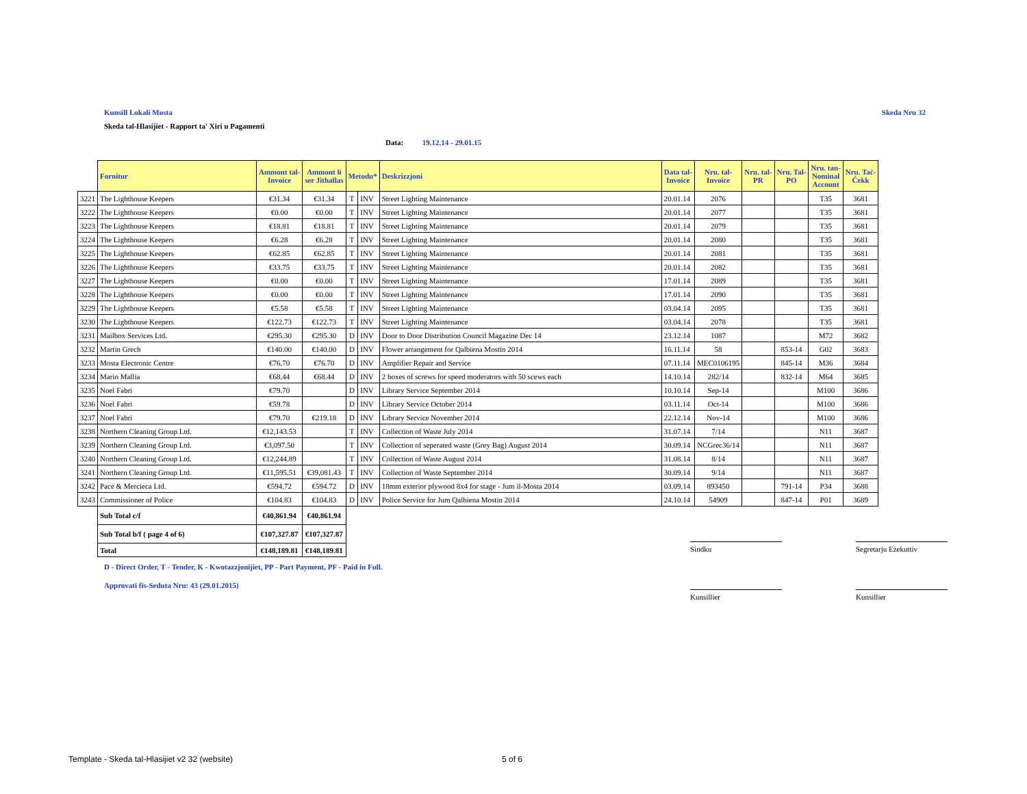Kunsill Lokali Mosta
Skeda tal-Hlasijiet - Rapport ta' Xiri u Pagamenti
Skeda Nru 32
Data: 19.12.14 - 29.01.15
| | Fornitur | Ammont tal- Invoice | Ammont li ser Jithallas | Metodu* | | Deskrizzjoni | Data tal- Invoice | Nru. tal- Invoice | Nru. tal- PR | Nru. Tal- PO | Nru. tan- Nominal Account | Nru. Taċ- Ċekk |
| --- | --- | --- | --- | --- | --- | --- | --- | --- | --- | --- | --- | --- |
| 3221 | The Lighthouse Keepers | €31.34 | €31.34 | T | INV | Street Lighting Maintenance | 20.01.14 | 2076 | | | T35 | 3681 |
| 3222 | The Lighthouse Keepers | €0.00 | €0.00 | T | INV | Street Lighting Maintenance | 20.01.14 | 2077 | | | T35 | 3681 |
| 3223 | The Lighthouse Keepers | €18.81 | €18.81 | T | INV | Street Lighting Maintenance | 20.01.14 | 2079 | | | T35 | 3681 |
| 3224 | The Lighthouse Keepers | €6.28 | €6.28 | T | INV | Street Lighting Maintenance | 20.01.14 | 2080 | | | T35 | 3681 |
| 3225 | The Lighthouse Keepers | €62.85 | €62.85 | T | INV | Street Lighting Maintenance | 20.01.14 | 2081 | | | T35 | 3681 |
| 3226 | The Lighthouse Keepers | €33.75 | €33.75 | T | INV | Street Lighting Maintenance | 20.01.14 | 2082 | | | T35 | 3681 |
| 3227 | The Lighthouse Keepers | €0.00 | €0.00 | T | INV | Street Lighting Maintenance | 17.01.14 | 2089 | | | T35 | 3681 |
| 3228 | The Lighthouse Keepers | €0.00 | €0.00 | T | INV | Street Lighting Maintenance | 17.01.14 | 2090 | | | T35 | 3681 |
| 3229 | The Lighthouse Keepers | €5.58 | €5.58 | T | INV | Street Lighting Maintenance | 03.04.14 | 2095 | | | T35 | 3681 |
| 3230 | The Lighthouse Keepers | €122.73 | €122.73 | T | INV | Street Lighting Maintenance | 03.04.14 | 2078 | | | T35 | 3681 |
| 3231 | Mailbox Services Ltd. | €295.30 | €295.30 | D | INV | Door to Door Distribution Council Magazine Dec 14 | 23.12.14 | 1087 | | | M72 | 3682 |
| 3232 | Martin Grech | €140.00 | €140.00 | D | INV | Flower arrangement for Qalbiena Mostin 2014 | 16.11.14 | 58 | | 853-14 | G02 | 3683 |
| 3233 | Mosta Electronic Centre | €76.70 | €76.70 | D | INV | Amplifier Repair and Service | 07.11.14 | MEC0106195 | | 845-14 | M36 | 3684 |
| 3234 | Mario Mallia | €68.44 | €68.44 | D | INV | 2 boxes of screws for speed moderators with 50 scews each | 14.10.14 | 282/14 | | 832-14 | M64 | 3685 |
| 3235 | Noel Fabri | €79.70 | | D | INV | Library Service September 2014 | 10.10.14 | Sep-14 | | | M100 | 3686 |
| 3236 | Noel Fabri | €59.78 | | D | INV | Library Service October 2014 | 03.11.14 | Oct-14 | | | M100 | 3686 |
| 3237 | Noel Fabri | €79.70 | €219.18 | D | INV | Library Service November 2014 | 22.12.14 | Nov-14 | | | M100 | 3686 |
| 3238 | Northern Cleaning Group Ltd. | €12,143.53 | | T | INV | Collection of Waste July 2014 | 31.07.14 | 7/14 | | | N11 | 3687 |
| 3239 | Northern Cleaning Group Ltd. | €3,097.50 | | T | INV | Collection of seperated waste (Grey Bag) August 2014 | 30.09.14 | NCGrec36/14 | | | N11 | 3687 |
| 3240 | Northern Cleaning Group Ltd. | €12,244.89 | | T | INV | Collection of Waste August 2014 | 31.08.14 | 8/14 | | | N11 | 3687 |
| 3241 | Northern Cleaning Group Ltd. | €11,595.51 | €39,081.43 | T | INV | Collection of Waste September 2014 | 30.09.14 | 9/14 | | | N11 | 3687 |
| 3242 | Pace & Mercieca Ltd. | €594.72 | €594.72 | D | INV | 18mm exterior plywood 8x4 for stage - Jum il-Mosta 2014 | 03.09.14 | 893450 | | 791-14 | P34 | 3688 |
| 3243 | Commissioner of Police | €104.83 | €104.83 | D | INV | Police Service for Jum Qalbiena Mostin 2014 | 24.10.14 | 54909 | | 847-14 | P01 | 3689 |
| | Sub Total c/f | €40,861.94 | €40,861.94 | | | | | | | | | |
| | Sub Total b/f ( page 4 of 6) | €107,327.87 | €107,327.87 | | | | | | | | | |
| | Total | €148,189.81 | €148,189.81 | | | | | | | | | |
D - Direct Order, T - Tender, K - Kwotazzjonijiet, PP - Part Payment, PF - Paid in Full.
Approvati fis-Seduta Nru: 43 (29.01.2015)
Sindku Segretarju Eżekuttiv
Kunsillier Kunsillier
Template - Skeda tal-Hlasijiet v2 32 (website)
5 of 6